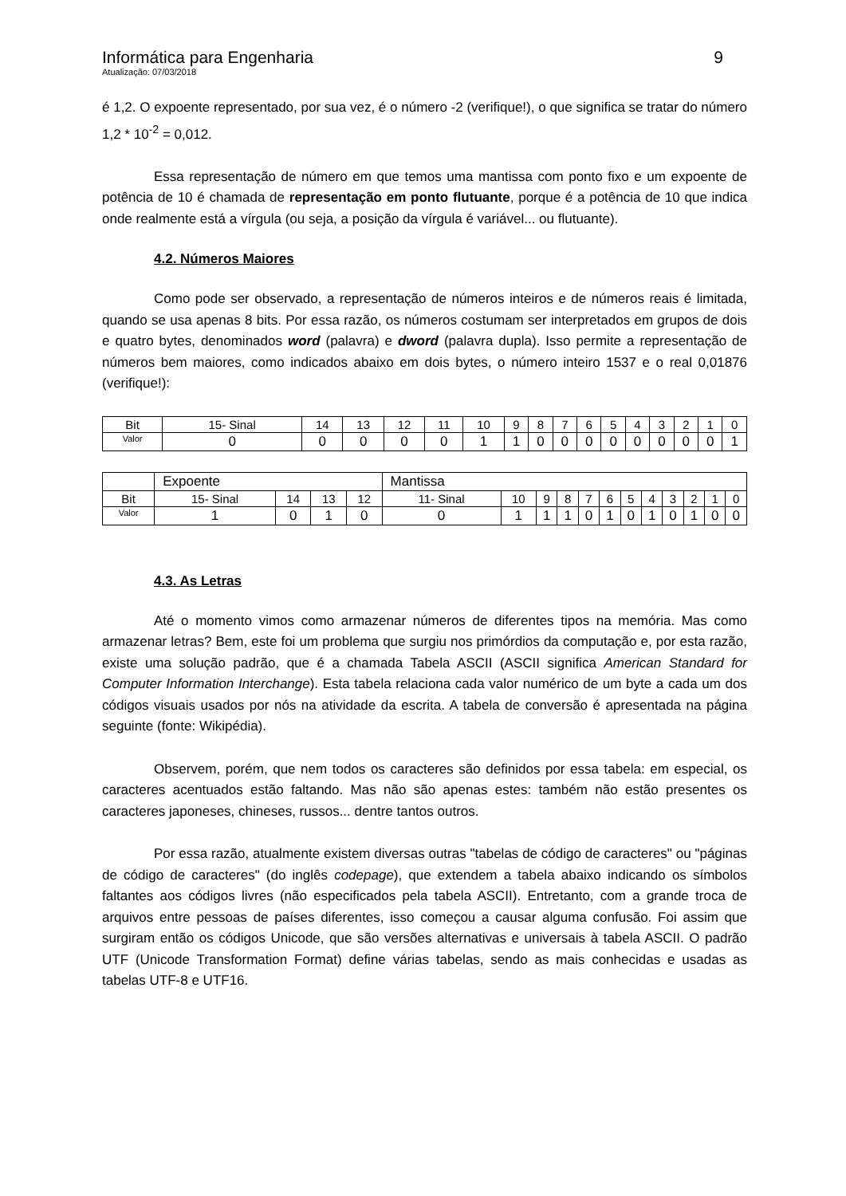Informática para Engenharia 9
Atualização: 07/03/2018
é 1,2. O expoente representado, por sua vez, é o número -2 (verifique!), o que significa se tratar do número 1,2 * 10<sup>-2</sup> = 0,012.
Essa representação de número em que temos uma mantissa com ponto fixo e um expoente de potência de 10 é chamada de representação em ponto flutuante, porque é a potência de 10 que indica onde realmente está a vírgula (ou seja, a posição da vírgula é variável... ou flutuante).
4.2. Números Maiores
Como pode ser observado, a representação de números inteiros e de números reais é limitada, quando se usa apenas 8 bits. Por essa razão, os números costumam ser interpretados em grupos de dois e quatro bytes, denominados word (palavra) e dword (palavra dupla). Isso permite a representação de números bem maiores, como indicados abaixo em dois bytes, o número inteiro 1537 e o real 0,01876 (verifique!):
| Bit | 15- Sinal | 14 | 13 | 12 | 11 | 10 | 9 | 8 | 7 | 6 | 5 | 4 | 3 | 2 | 1 | 0 |
| Valor | 0 | 0 | 0 | 0 | 0 | 1 | 1 | 0 | 0 | 0 | 0 | 0 | 0 | 0 | 0 | 1 |
| | Expoente | | | | Mantissa | | | | | | | | | | | |
| Bit | 15- Sinal | 14 | 13 | 12 | 11- Sinal | 10 | 9 | 8 | 7 | 6 | 5 | 4 | 3 | 2 | 1 | 0 |
| Valor | 1 | 0 | 1 | 0 | 0 | 1 | 1 | 1 | 0 | 1 | 0 | 1 | 0 | 1 | 0 | 0 |
4.3. As Letras
Até o momento vimos como armazenar números de diferentes tipos na memória. Mas como armazenar letras? Bem, este foi um problema que surgiu nos primórdios da computação e, por esta razão, existe uma solução padrão, que é a chamada Tabela ASCII (ASCII significa American Standard for Computer Information Interchange). Esta tabela relaciona cada valor numérico de um byte a cada um dos códigos visuais usados por nós na atividade da escrita. A tabela de conversão é apresentada na página seguinte (fonte: Wikipédia).
Observem, porém, que nem todos os caracteres são definidos por essa tabela: em especial, os caracteres acentuados estão faltando. Mas não são apenas estes: também não estão presentes os caracteres japoneses, chineses, russos... dentre tantos outros.
Por essa razão, atualmente existem diversas outras "tabelas de código de caracteres" ou "páginas de código de caracteres" (do inglês codepage), que extendem a tabela abaixo indicando os símbolos faltantes aos códigos livres (não especificados pela tabela ASCII). Entretanto, com a grande troca de arquivos entre pessoas de países diferentes, isso começou a causar alguma confusão. Foi assim que surgiram então os códigos Unicode, que são versões alternativas e universais à tabela ASCII. O padrão UTF (Unicode Transformation Format) define várias tabelas, sendo as mais conhecidas e usadas as tabelas UTF-8 e UTF16.